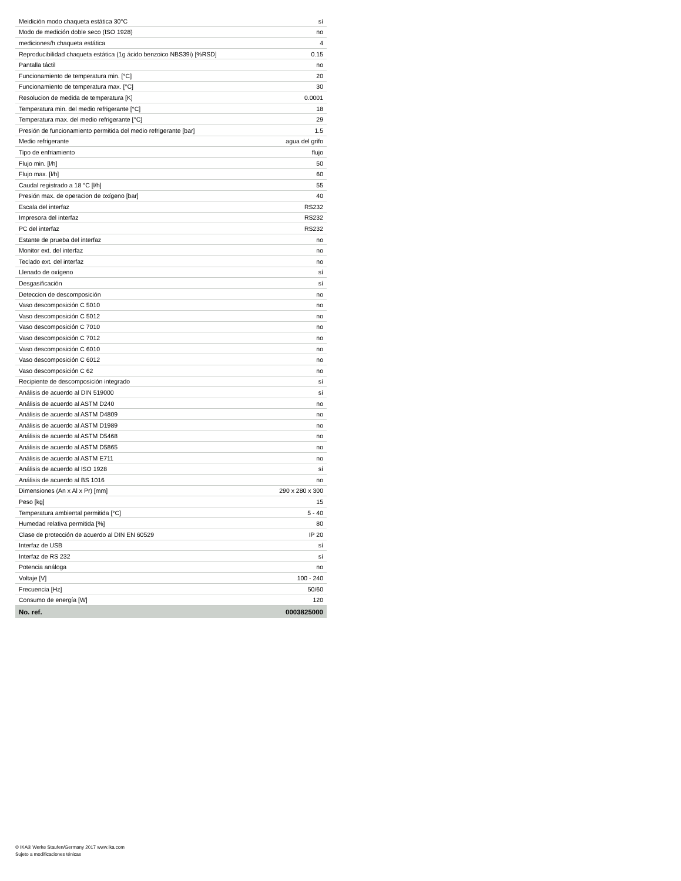| Meidición modo chaqueta estática 30°C | sí |
| Modo de medición doble seco (ISO 1928) | no |
| mediciones/h chaqueta estática | 4 |
| Reproducibilidad chaqueta estática (1g ácido benzoico NBS39i) [%RSD] | 0.15 |
| Pantalla táctil | no |
| Funcionamiento de temperatura min. [°C] | 20 |
| Funcionamiento de temperatura max. [°C] | 30 |
| Resolucion de medida de temperatura [K] | 0.0001 |
| Temperatura min. del medio refrigerante [°C] | 18 |
| Temperatura max. del medio refrigerante [°C] | 29 |
| Presión de funcionamiento permitida del medio refrigerante [bar] | 1.5 |
| Medio refrigerante | agua del grifo |
| Tipo de enfriamiento | flujo |
| Flujo min. [l/h] | 50 |
| Flujo max. [l/h] | 60 |
| Caudal registrado a 18 °C [l/h] | 55 |
| Presión max. de operacion de oxígeno [bar] | 40 |
| Escala del interfaz | RS232 |
| Impresora del interfaz | RS232 |
| PC del interfaz | RS232 |
| Estante de prueba del interfaz | no |
| Monitor ext. del interfaz | no |
| Teclado ext. del interfaz | no |
| Llenado de oxígeno | sí |
| Desgasificación | sí |
| Deteccion de descomposición | no |
| Vaso descomposición C 5010 | no |
| Vaso descomposición C 5012 | no |
| Vaso descomposición C 7010 | no |
| Vaso descomposición C 7012 | no |
| Vaso descomposición C 6010 | no |
| Vaso descomposición C 6012 | no |
| Vaso descomposición C 62 | no |
| Recipiente de descomposición integrado | sí |
| Análisis de acuerdo al DIN 519000 | sí |
| Análisis de acuerdo al ASTM D240 | no |
| Análisis de acuerdo al ASTM D4809 | no |
| Análisis de acuerdo al ASTM D1989 | no |
| Análisis de acuerdo al ASTM D5468 | no |
| Análisis de acuerdo al ASTM D5865 | no |
| Análisis de acuerdo al ASTM E711 | no |
| Análisis de acuerdo al ISO 1928 | sí |
| Análisis de acuerdo al BS 1016 | no |
| Dimensiones (An x Al x Pr) [mm] | 290 x 280 x 300 |
| Peso [kg] | 15 |
| Temperatura ambiental permitida [°C] | 5 - 40 |
| Humedad relativa permitida [%] | 80 |
| Clase de protección de acuerdo al DIN EN 60529 | IP 20 |
| Interfaz de USB | sí |
| Interfaz de RS 232 | sí |
| Potencia análoga | no |
| Voltaje [V] | 100 - 240 |
| Frecuencia [Hz] | 50/60 |
| Consumo de energía [W] | 120 |
| No. ref. | 0003825000 |
© IKA® Werke Staufen/Germany 2017 www.ika.com
Sujeto a modificaciones ténicas